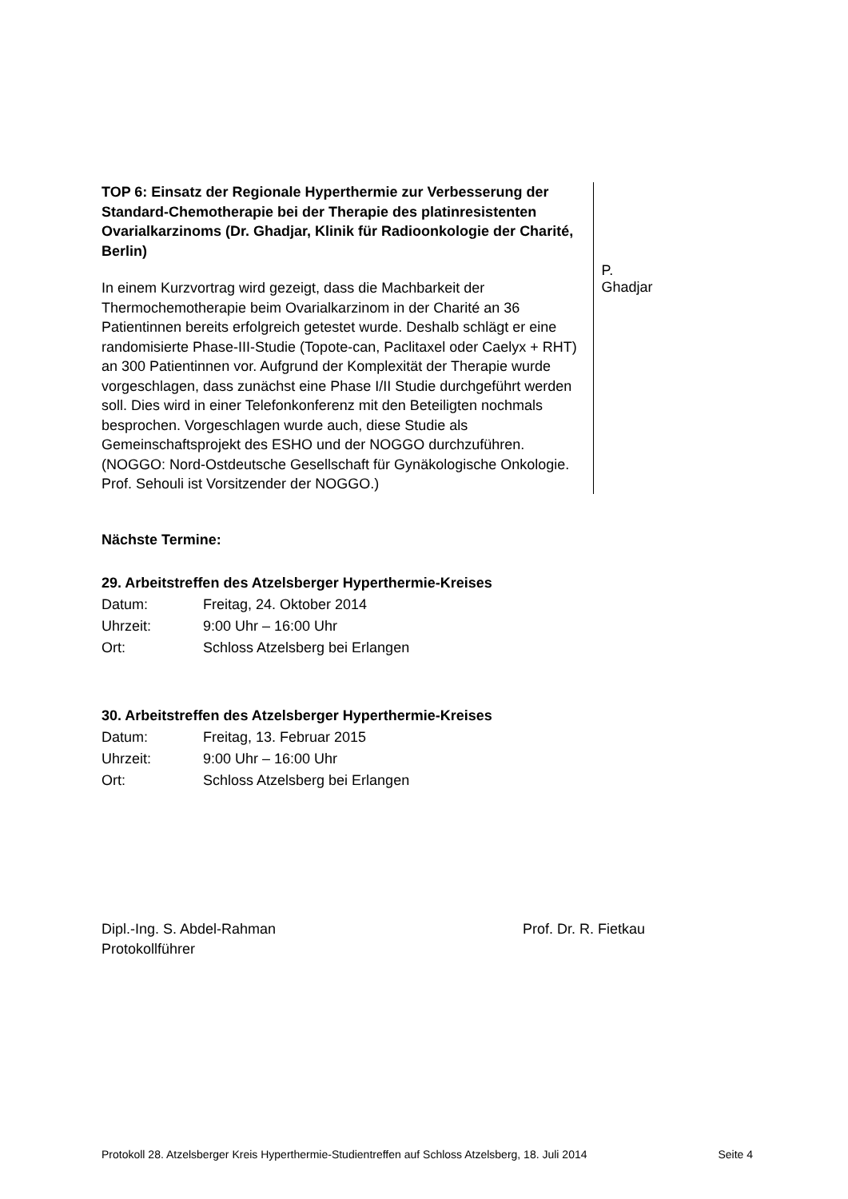TOP 6: Einsatz der Regionale Hyperthermie zur Verbesserung der Standard-Chemotherapie bei der Therapie des platinresistenten Ovarialkarzinoms (Dr. Ghadjar, Klinik für Radioonkologie der Charité, Berlin)
In einem Kurzvortrag wird gezeigt, dass die Machbarkeit der Thermochemotherapie beim Ovarialkarzinom in der Charité an 36 Patientinnen bereits erfolgreich getestet wurde. Deshalb schlägt er eine randomisierte Phase-III-Studie (Topote-can, Paclitaxel oder Caelyx + RHT) an 300 Patientinnen vor. Aufgrund der Komplexität der Therapie wurde vorgeschlagen, dass zunächst eine Phase I/II Studie durchgeführt werden soll. Dies wird in einer Telefonkonferenz mit den Beteiligten nochmals besprochen. Vorgeschlagen wurde auch, diese Studie als Gemeinschaftsprojekt des ESHO und der NOGGO durchzuführen. (NOGGO: Nord-Ostdeutsche Gesellschaft für Gynäkologische Onkologie. Prof. Sehouli ist Vorsitzender der NOGGO.)
P. Ghadjar
Nächste Termine:
29. Arbeitstreffen des Atzelsberger Hyperthermie-Kreises
Datum: Freitag, 24. Oktober 2014
Uhrzeit: 9:00 Uhr – 16:00 Uhr
Ort: Schloss Atzelsberg bei Erlangen
30. Arbeitstreffen des Atzelsberger Hyperthermie-Kreises
Datum: Freitag, 13. Februar 2015
Uhrzeit: 9:00 Uhr – 16:00 Uhr
Ort: Schloss Atzelsberg bei Erlangen
Dipl.-Ing. S. Abdel-Rahman
Protokollführer
Prof. Dr. R. Fietkau
Protokoll 28. Atzelsberger Kreis Hyperthermie-Studientreffen auf Schloss Atzelsberg, 18. Juli 2014 Seite 4